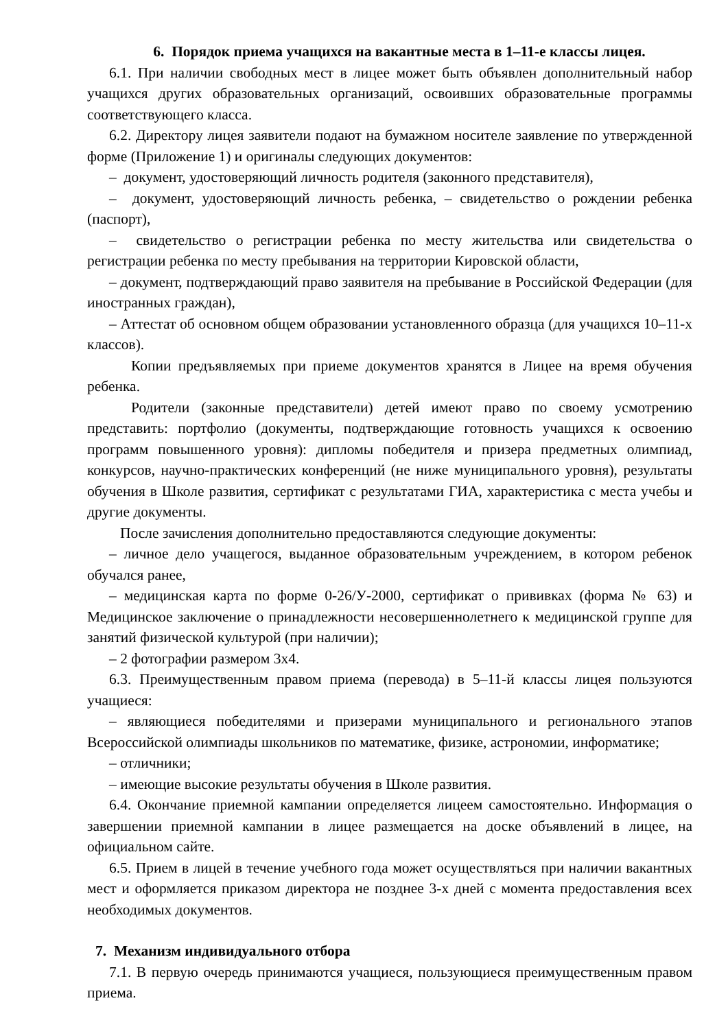6. Порядок приема учащихся на вакантные места в 1–11-е классы лицея.
6.1. При наличии свободных мест в лицее может быть объявлен дополнительный набор учащихся других образовательных организаций, освоивших образовательные программы соответствующего класса.
6.2. Директору лицея заявители подают на бумажном носителе заявление по утвержденной форме (Приложение 1) и оригиналы следующих документов:
– документ, удостоверяющий личность родителя (законного представителя),
– документ, удостоверяющий личность ребенка, – свидетельство о рождении ребенка (паспорт),
– свидетельство о регистрации ребенка по месту жительства или свидетельства о регистрации ребенка по месту пребывания на территории Кировской области,
– документ, подтверждающий право заявителя на пребывание в Российской Федерации (для иностранных граждан),
– Аттестат об основном общем образовании установленного образца (для учащихся 10–11-х классов).
Копии предъявляемых при приеме документов хранятся в Лицее на время обучения ребенка.
Родители (законные представители) детей имеют право по своему усмотрению представить: портфолио (документы, подтверждающие готовность учащихся к освоению программ повышенного уровня): дипломы победителя и призера предметных олимпиад, конкурсов, научно-практических конференций (не ниже муниципального уровня), результаты обучения в Школе развития, сертификат с результатами ГИА, характеристика с места учебы и другие документы.
После зачисления дополнительно предоставляются следующие документы:
– личное дело учащегося, выданное образовательным учреждением, в котором ребенок обучался ранее,
– медицинская карта по форме 0-26/У-2000, сертификат о прививках (форма № 63) и Медицинское заключение о принадлежности несовершеннолетнего к медицинской группе для занятий физической культурой (при наличии);
– 2 фотографии размером 3х4.
6.3. Преимущественным правом приема (перевода) в 5–11-й классы лицея пользуются учащиеся:
– являющиеся победителями и призерами муниципального и регионального этапов Всероссийской олимпиады школьников по математике, физике, астрономии, информатике;
– отличники;
– имеющие высокие результаты обучения в Школе развития.
6.4. Окончание приемной кампании определяется лицеем самостоятельно. Информация о завершении приемной кампании в лицее размещается на доске объявлений в лицее, на официальном сайте.
6.5. Прием в лицей в течение учебного года может осуществляться при наличии вакантных мест и оформляется приказом директора не позднее 3-х дней с момента предоставления всех необходимых документов.
7. Механизм индивидуального отбора
7.1. В первую очередь принимаются учащиеся, пользующиеся преимущественным правом приема.